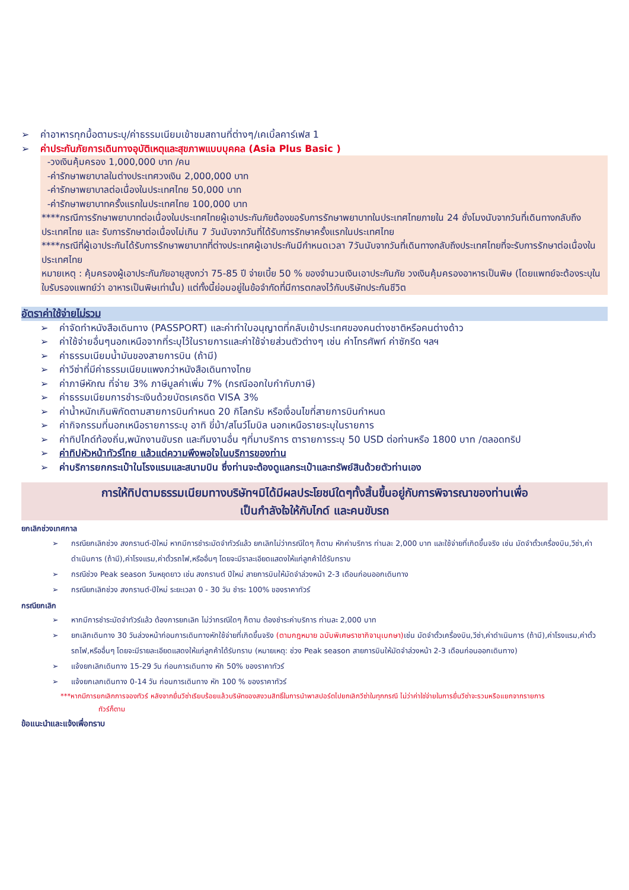➢ ค่าอาหารทุกมื้อตามระบุ/ค่าธรรมเนียมเข้าชมสถานที่ต่างๆ/เคเบิ้ลคาร์เฟส 1
➢ ค่าประกันภัยการเดินทางอุบัติเหตุและสุขภาพแบบบุคคล (Asia Plus Basic )
-วงเงินคุ้มครอง 1,000,000 บาท /คน
-ค่ารักษาพยาบาลในต่างประเทศวงเงิน 2,000,000 บาท
-ค่ารักษาพยาบาลต่อเนื่องในประเทศไทย 50,000 บาท
-ค่ารักษาพยาบาทครั้งแรกในประเทศไทย 100,000 บาท
****กรณีการรักษาพยาบาทต่อเนื่องในประเทศไทยผู้เอาประกันภัยต้องขอรับการรักษาพยาบาทในประเทศไทยภายใน 24 ชั่งโมงนับจากวันที่เดินทางกลับถึงประเทศไทย และ รับการรักษาต่อเนื่องไม่เกิน 7 วันนับจากวันที่ได้รับการรักษาครั้งแรกในประเทศไทย
****กรณีที่ผู้เอาประกันได้รับการรักษาพยาบาทที่ต่างประเทศผู้เอาประกันมีกำหนดเวลา 7วันนับจากวันที่เดินทางกลับถึงประเทศไทยที่จะรับการรักษาต่อเนื่องในประเทศไทย
หมายเหตุ : คุ้มครองผู้เอาประกันภัยอายุสูงกว่า 75-85 ปี จ่ายเบี้ย 50 % ของจำนวนเงินเอาประกันภัย วงเงินคุ้มครองอาหารเป็นพิษ (โดยแพทย์จะต้องระบุในใบรับรองแพทย์ว่า อาหารเป็นพิษเท่านั้น) แต่ทั้งนี้ย่อมอยู่ในข้อจำกัดที่มีการตกลงไว้กับบริษัทประกันชีวิต
อัตราค่าใช้จ่ายไม่รวม
➢ ค่าจัดทำหนังสือเดินทาง (PASSPORT) และค่าทำใบอนุญาตที่กลับเข้าประเทศของคนต่างชาติหรือคนต่างด้าว
➢ ค่าใช้จ่ายอื่นๆนอกเหนือจากที่ระบุไว้ในรายการและค่าใช้จ่ายส่วนตัวต่างๆ เช่น ค่าโทรศัพท์ ค่าซักรีด ฯลฯ
➢ ค่าธรรมเนียมน้ำมันของสายการบิน (ถ้ามี)
➢ ค่าวีซ่าที่มีค่าธรรมเนียมแพงกว่าหนังสือเดินทางไทย
➢ ค่าภาษีหักณ ที่จ่าย 3% ภาษีมูลค่าเพิ่ม 7% (กรณีออกใบกำกับภาษี)
➢ ค่าธรรมเนียมการชำระเงินด้วยบัตรเครดิต VISA 3%
➢ ค่าน้ำหนักเกินพิกัดตามสายการบินกำหนด 20 กิโลกรัม หรือเงื่อนไขที่สายการบินกำหนด
➢ ค่ากิจกรรมที่นอกเหนือรายการระบุ อาทิ ขี่ม้า/สโนว์โมบิล นอกเหนือรายระบุในรายการ
➢ ค่าทิปไกด์ท้องถิ่น,พนักงานขับรถ และทีมงานอื่น ๆที่มาบริการ ตารายการระบุ 50 USD ต่อท่านหรือ 1800 บาท /ตลอดทริป
➢ ค่าทิปหัวหน้าทัวร์ไทย แล้วแต่ความพึงพอใจในบริการของท่าน
➢ ค่าบริการยกกระเป๋าในโรงแรมและสนามบิน ซึ่งท่านจะต้องดูแลกระเป๋าและทรัพย์สินด้วยตัวท่านเอง
การให้ทิปตามธรรมเนียมทางบริษัทฯมิได้มีผลประโยชน์ใดๆทั้งสิ้นขึ้นอยู่กับการพิจารณาของท่านเพื่อ
เป็นกำลังใจให้กับไกด์ และคนขับรถ
ยกเลิกช่วงเทศกาล
➢ กรณียกเลิกช่วง สงกรานต์-ปีใหม่ หากมีการชำระมัดจำทัวร์แล้ว ยกเลิกไม่ว่ากรณีใดๆ ก็ตาม หักค่าบริการ ท่านละ 2,000 บาท และใช้จ่ายที่เกิดขึ้นจริง เช่น มัดจำตั๋วเครื่องบิน,วีซ่า,ค่าดำเนินการ (ถ้ามี),ค่าโรงแรม,ค่าตั๋วรถไฟ,หรืออื่นๆ โดยจะมีราละเอียดแสดงให้แก่ลูกค้าได้รับทราบ
➢ กรณีช่วง Peak season วันหยุดยาว เช่น สงกรานต์ ปีใหม่ สายการบินให้มัดจำล่วงหน้า 2-3 เดือนก่อนออกเดินทาง
➢ กรณียกเลิกช่วง สงกรานต์-ปีใหม่ ระยะเวลา 0 - 30 วัน ชำระ 100% ของราคาทัวร์
กรณียกเลิก
➢ หากมีการชำระมัดจำทัวร์แล้ว ต้องการยกเลิก ไม่ว่ากรณีใดๆ ก็ตาม ต้องชำระค่าบริการ ท่านละ 2,000 บาท
➢ ยกเลิกเดินทาง 30 วันล่วงหน้าก่อนการเดินทางหักใช้จ่ายที่เกิดขึ้นจริง (ตามกฎหมาย ฉบับพิเศษราชากิจานุเบกษา) เช่น มัดจำตั๋วเครื่องบิน,วีซ่า,ค่าดำเนินการ (ถ้ามี),ค่าโรงแรม,ค่าตั๋วรถไฟ,หรืออื่นๆ โดยจะมีรายละเอียดแสดงให้แก่ลูกค้าได้รับทราบ (หมายเหตุ: ช่วง Peak season สายการบินให้มัดจำล่วงหน้า 2-3 เดือนก่อนออกเดินทาง)
➢ แจ้งยกเลิกเดินทาง 15-29 วัน ก่อนการเดินทาง หัก 50% ของราคาทัวร์
➢ แจ้งยกเลกเดินทาง 0-14 วัน ก่อนการเดินทาง หัก 100 % ของราคาทัวร์
***หากมีการยกเลิกการจองทัวร์ หลังจากยื่นวีซ่าเรียบร้อยแล้วบริษัทของสงวนสิทธิ์ในการนำพาสปอร์ตไปยกเลิกวีซ่าในทุกกรณี ไม่ว่าค่าใช่จ่ายในการยื่นวีซ่าจะรวมหรือแยกจากรายการ
ทัวร์ก็ตาม
ข้อแนะนำและแจ้งเพื่อทราบ